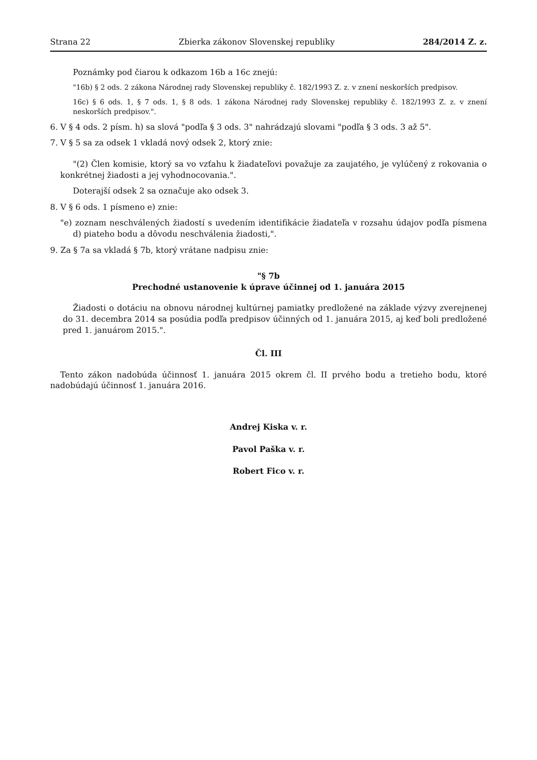Strana 22 Zbierka zákonov Slovenskej republiky 284/2014 Z. z.
Poznámky pod čiarou k odkazom 16b a 16c znejú:
"16b) § 2 ods. 2 zákona Národnej rady Slovenskej republiky č. 182/1993 Z. z. v znení neskorších predpisov.
16c) § 6 ods. 1, § 7 ods. 1, § 8 ods. 1 zákona Národnej rady Slovenskej republiky č. 182/1993 Z. z. v znení neskorších predpisov.".
6. V § 4 ods. 2 písm. h) sa slová "podľa § 3 ods. 3" nahrádzajú slovami "podľa § 3 ods. 3 až 5".
7. V § 5 sa za odsek 1 vkladá nový odsek 2, ktorý znie:
"(2) Člen komisie, ktorý sa vo vzťahu k žiadateľovi považuje za zaujatého, je vylúčený z rokovania o konkrétnej žiadosti a jej vyhodnocovania.".
Doterajší odsek 2 sa označuje ako odsek 3.
8. V § 6 ods. 1 písmeno e) znie:
"e) zoznam neschválených žiadostí s uvedením identifikácie žiadateľa v rozsahu údajov podľa písmena d) piateho bodu a dôvodu neschválenia žiadosti,".
9. Za § 7a sa vkladá § 7b, ktorý vrátane nadpisu znie:
"§ 7b
Prechodné ustanovenie k úprave účinnej od 1. januára 2015
Žiadosti o dotáciu na obnovu národnej kultúrnej pamiatky predložené na základe výzvy zverejnenej do 31. decembra 2014 sa posúdia podľa predpisov účinných od 1. januára 2015, aj keď boli predložené pred 1. januárom 2015.".
Čl. III
Tento zákon nadobúda účinnosť 1. januára 2015 okrem čl. II prvého bodu a tretieho bodu, ktoré nadobúdajú účinnosť 1. januára 2016.
Andrej Kiska v. r.
Pavol Paška v. r.
Robert Fico v. r.